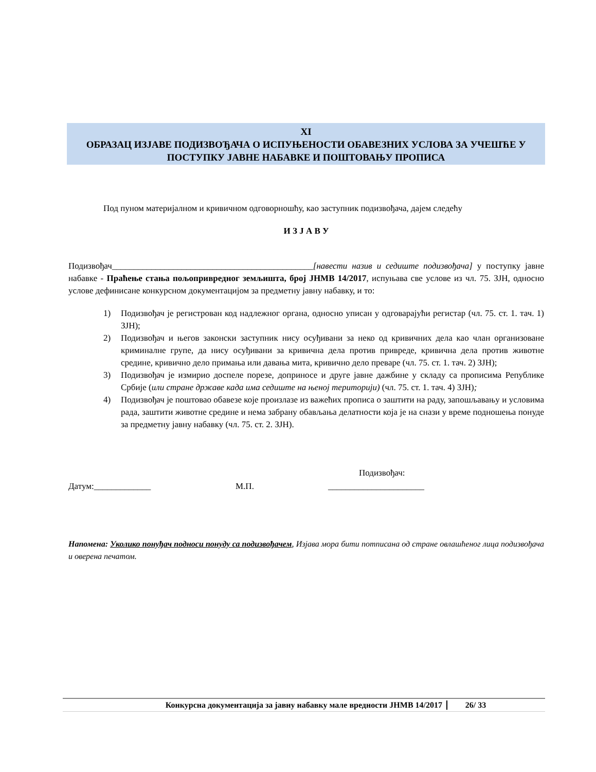XI
ОБРАЗАЦ ИЗЈАВЕ ПОДИЗВОЂАЧА О ИСПУЊЕНОСТИ ОБАВЕЗНИХ УСЛОВА ЗА УЧЕШЋЕ У ПОСТУПКУ ЈАВНЕ НАБАВКЕ И ПОШТОВАЊУ ПРОПИСА
Под пуном материјалном и кривичном одговорношћу, као заступник подизвођача, дајем следећу
И З Ј А В У
Подизвођач______________________________________________[навести назив и седиште подизвођача] у поступку јавне набавке - Праћење стања пољопривредног земљишта, број ЈНМВ 14/2017, испуњава све услове из чл. 75. ЗЈН, односно услове дефинисане конкурсном документацијом за предметну јавну набавку, и то:
1) Подизвођач је регистрован код надлежног органа, односно уписан у одговарајући регистар (чл. 75. ст. 1. тач. 1) ЗЈН);
2) Подизвођач и његов законски заступник нису осуђивани за неко од кривичних дела као члан организоване криминалне групе, да нису осуђивани за кривична дела против привреде, кривична дела против животне средине, кривично дело примања или давања мита, кривично дело преваре (чл. 75. ст. 1. тач. 2) ЗЈН);
3) Подизвођач је измирио доспеле порезе, доприносе и друге јавне дажбине у складу са прописима Републике Србије (или стране државе када има седиште на њеној територији) (чл. 75. ст. 1. тач. 4) ЗЈН);
4) Подизвођач је поштовао обавезе које произлазе из важећих прописа о заштити на раду, запошљавању и условима рада, заштити животне средине и нема забрану обављања делатности која је на снази у време подношења понуде за предметну јавну набавку (чл. 75. ст. 2. ЗЈН).
Подизвођач:
Датум:_____________ М.П. ______________________
Напомена: Уколико понуђач подноси понуду са подизвођачем, Изјава мора бити потписана од стране овлашћеног лица подизвођача и оверена печатом.
Конкурсна документација за јавну набавку мале вредности ЈНМВ 14/2017 26/ 33